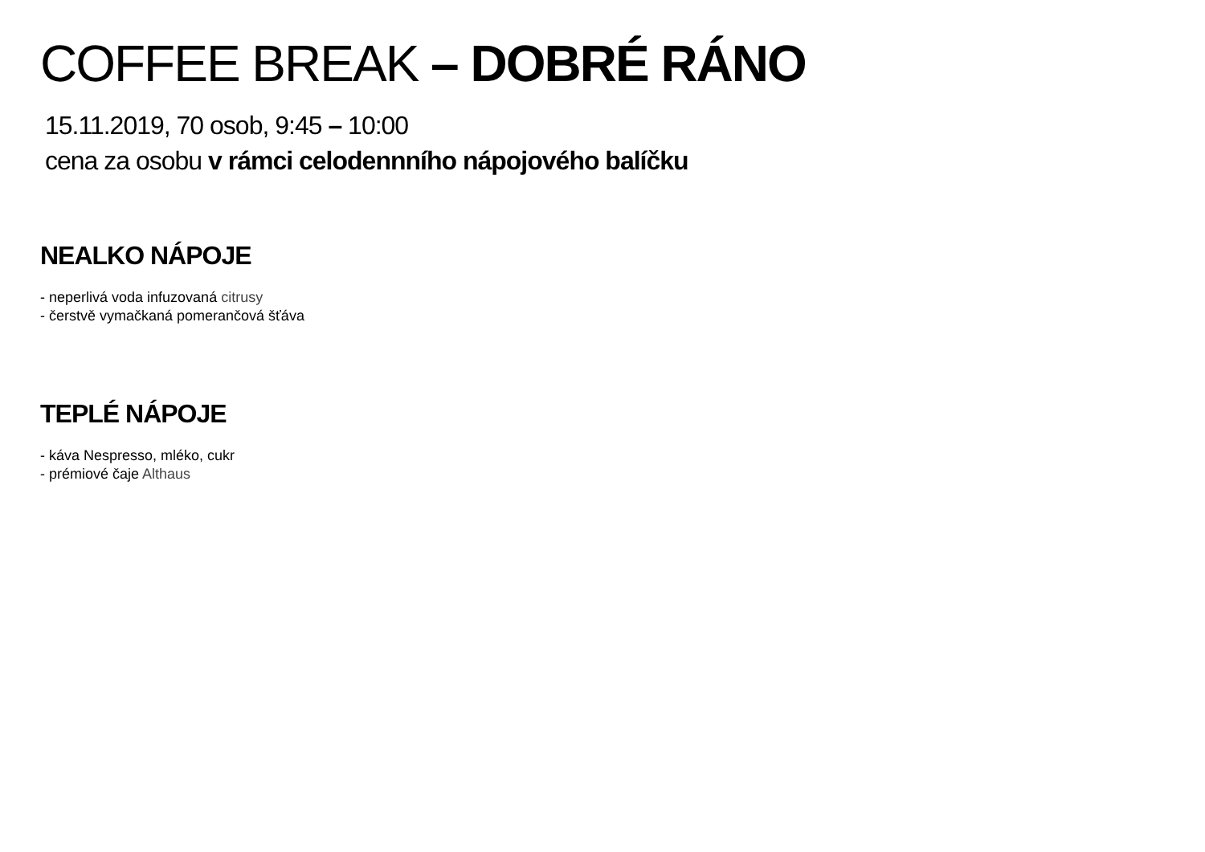COFFEE BREAK – DOBRÉ RÁNO
15.11.2019, 70 osob, 9:45 – 10:00
cena za osobu v rámci celodennního nápojového balíčku
NEALKO NÁPOJE
- neperlivá voda infuzovaná citrusy
- čerstvě vymačkaná pomerančová šťáva
TEPLÉ NÁPOJE
- káva Nespresso, mléko, cukr
- prémiové čaje Althaus